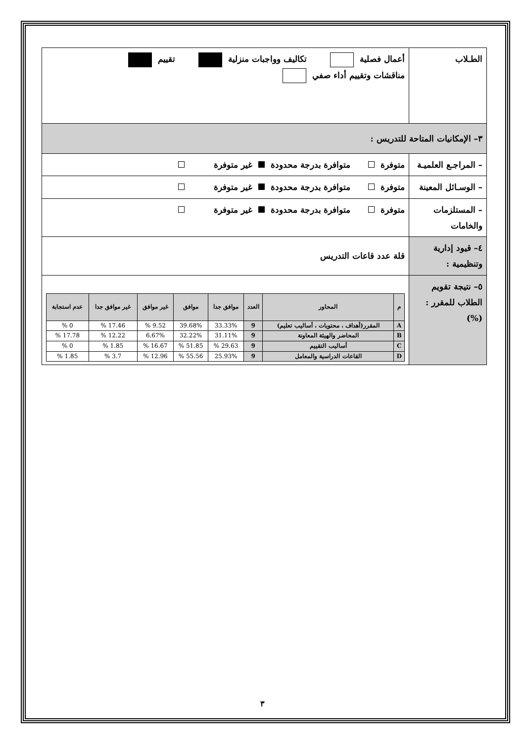| الطـلاب | أعمال فصلية تكاليف وواجبات منزلية تقييم مناقشات وتقييم أداء صفي |
| ٣– الإمكانيات المتاحة للتدريس : | |
| – المراجـع العلميـة | متوفرة متوافرة بدرجة محدودة غير متوفرة |
| – الوسـائل المعينة | متوفرة متوافرة بدرجة محدودة غير متوفرة |
| – المستلزمات والخامات | متوفرة متوافرة بدرجة محدودة غير متوفرة |
| ٤– قيود إدارية وتنظيمية : | قلة عدد قاعات التدريس |
| ٥– نتيجة تقويم الطلاب للمقرر : (%) | / م / المحاور / العدد / موافق جدا / موافق / غير موافق / غير موافق جدا / عدم استجابة / / --- / --- / --- / --- / --- / --- / --- / --- / / A / المقرر(أهداف ، محتويات ، أساليب تعليم) / 9 / 33.33% / 39.68% / 9.52 % / 17.46 % / 0 % / / B / المحاضر والهيئة المعاونة / 9 / 31.11% / 32.22% / 6.67% / 12.22 % / 17.78 % / / C / أساليب التقييم / 9 / 29.63 % / 51.85 % / 16.67 % / 1.85 % / 0 % / / D / القاعات الدراسية والمعامل / 9 / 25.93% / 55.56 % / 12.96 % / 3.7 % / 1.85 % / |
٣